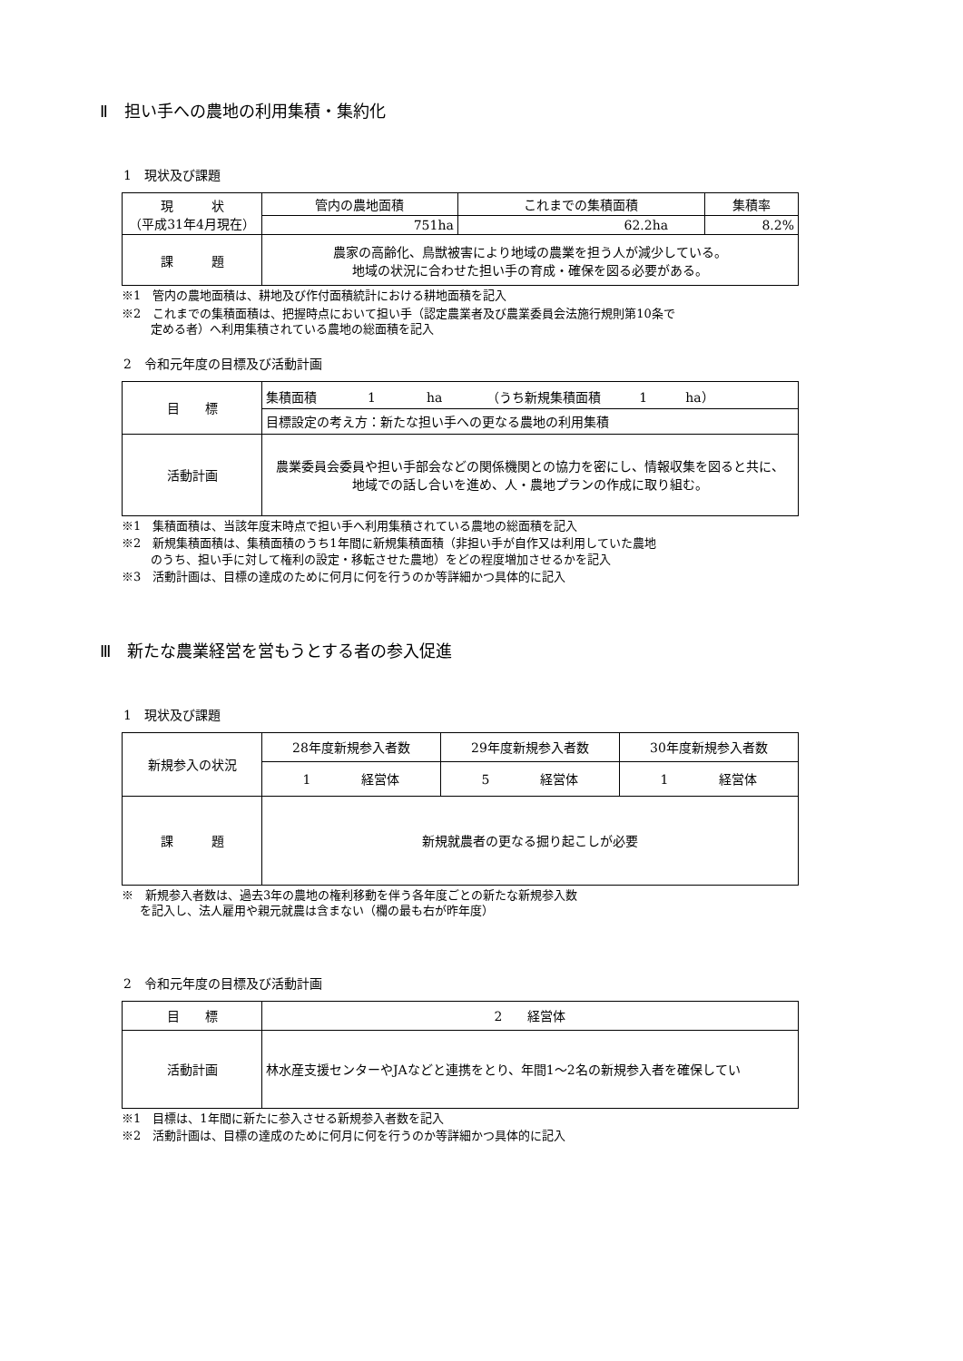Ⅱ　担い手への農地の利用集積・集約化
1　現状及び課題
| 現 状 （平成31年4月現在） | 管内の農地面積 | これまでの集積面積 | 集積率 |
| | 751ha | 62.2ha | 8.2% |
| 課 題 | 農家の高齢化、鳥獣被害により地域の農業を担う人が減少している。 地域の状況に合わせた担い手の育成・確保を図る必要がある。 | | |
※1　管内の農地面積は、耕地及び作付面積統計における耕地面積を記入
※2　これまでの集積面積は、把握時点において担い手（認定農業者及び農業委員会法施行規則第10条で
定める者）へ利用集積されている農地の総面積を記入
2　令和元年度の目標及び活動計画
| 目 標 | 集積面積 1 ha （うち新規集積面積 1 ha） |
| | 目標設定の考え方：新たな担い手への更なる農地の利用集積 |
| 活動計画 | 農業委員会委員や担い手部会などの関係機関との協力を密にし、情報収集を図ると共に、 地域での話し合いを進め、人・農地プランの作成に取り組む。 |
※1　集積面積は、当該年度末時点で担い手へ利用集積されている農地の総面積を記入
※2　新規集積面積は、集積面積のうち1年間に新規集積面積（非担い手が自作又は利用していた農地
のうち、担い手に対して権利の設定・移転させた農地）をどの程度増加させるかを記入
※3　活動計画は、目標の達成のために何月に何を行うのか等詳細かつ具体的に記入
Ⅲ　新たな農業経営を営もうとする者の参入促進
1　現状及び課題
| 新規参入の状況 | 28年度新規参入者数 | 29年度新規参入者数 | 30年度新規参入者数 |
| | 1 経営体 | 5 経営体 | 1 経営体 |
| 課 題 | 新規就農者の更なる掘り起こしが必要 | | |
※　新規参入者数は、過去3年の農地の権利移動を伴う各年度ごとの新たな新規参入数
を記入し、法人雇用や親元就農は含まない（欄の最も右が昨年度）
2　令和元年度の目標及び活動計画
| 目 標 | 2 経営体 |
| 活動計画 | 林水産支援センターやJAなどと連携をとり、年間1～2名の新規参入者を確保してい |
※1　目標は、1年間に新たに参入させる新規参入者数を記入
※2　活動計画は、目標の達成のために何月に何を行うのか等詳細かつ具体的に記入